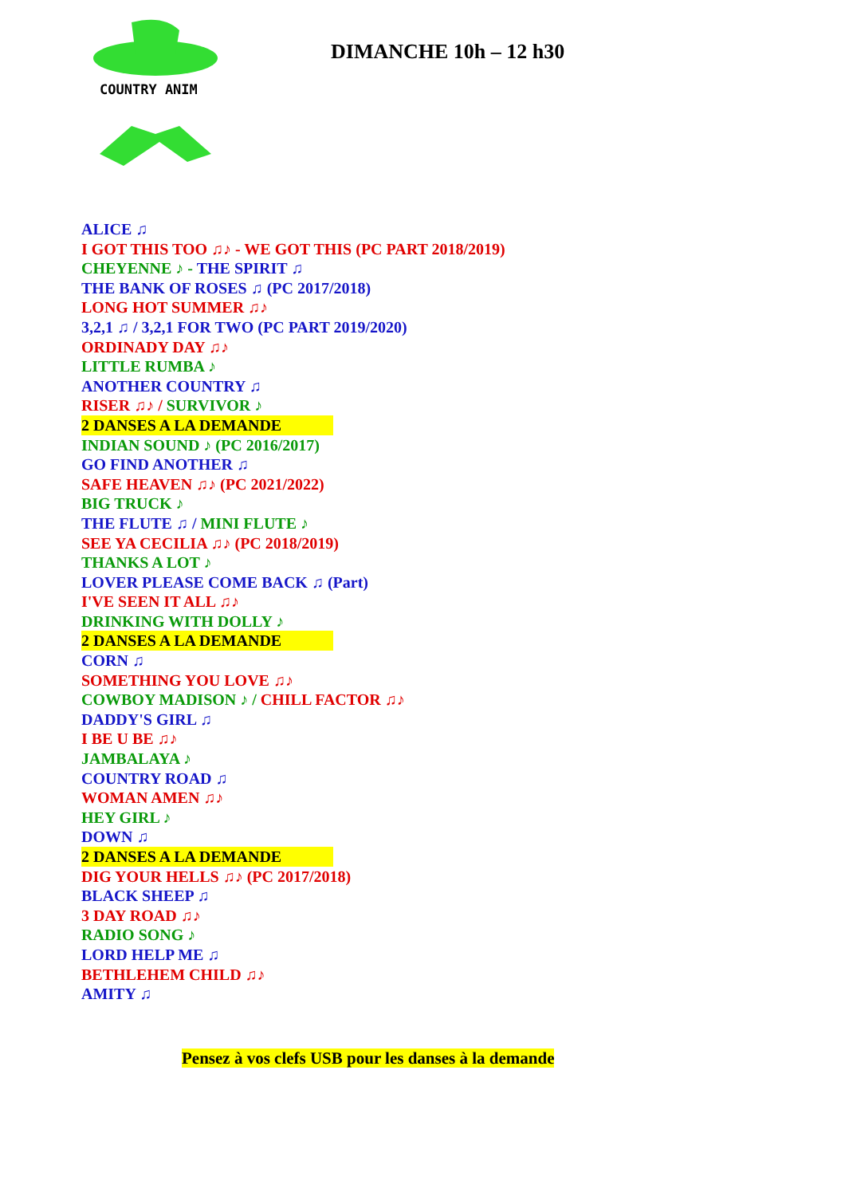COUNTRY ANIM
DIMANCHE 10h – 12 h30
ALICE ♫
I GOT THIS TOO ♫♪ - WE GOT THIS (PC PART 2018/2019)
CHEYENNE ♪ - THE SPIRIT ♫
THE BANK OF ROSES ♫ (PC 2017/2018)
LONG HOT SUMMER ♫♪
3,2,1 ♫ / 3,2,1 FOR TWO (PC PART 2019/2020)
ORDINADY DAY ♫♪
LITTLE RUMBA ♪
ANOTHER COUNTRY ♫
RISER ♫♪ / SURVIVOR ♪
2 DANSES A LA DEMANDE
INDIAN SOUND ♪ (PC 2016/2017)
GO FIND ANOTHER ♫
SAFE HEAVEN ♫♪ (PC 2021/2022)
BIG TRUCK ♪
THE FLUTE ♫ / MINI FLUTE ♪
SEE YA CECILIA ♫♪ (PC 2018/2019)
THANKS A LOT ♪
LOVER PLEASE COME BACK ♫ (Part)
I'VE SEEN IT ALL ♫♪
DRINKING WITH DOLLY ♪
2 DANSES A LA DEMANDE
CORN ♫
SOMETHING YOU LOVE ♫♪
COWBOY MADISON ♪ / CHILL FACTOR ♫♪
DADDY'S GIRL ♫
I BE U BE ♫♪
JAMBALAYA ♪
COUNTRY ROAD ♫
WOMAN AMEN ♫♪
HEY GIRL ♪
DOWN ♫
2 DANSES A LA DEMANDE
DIG YOUR HELLS ♫♪ (PC 2017/2018)
BLACK SHEEP ♫
3 DAY ROAD ♫♪
RADIO SONG ♪
LORD HELP ME ♫
BETHLEHEM CHILD ♫♪
AMITY ♫
Pensez à vos clefs USB pour les danses à la demande